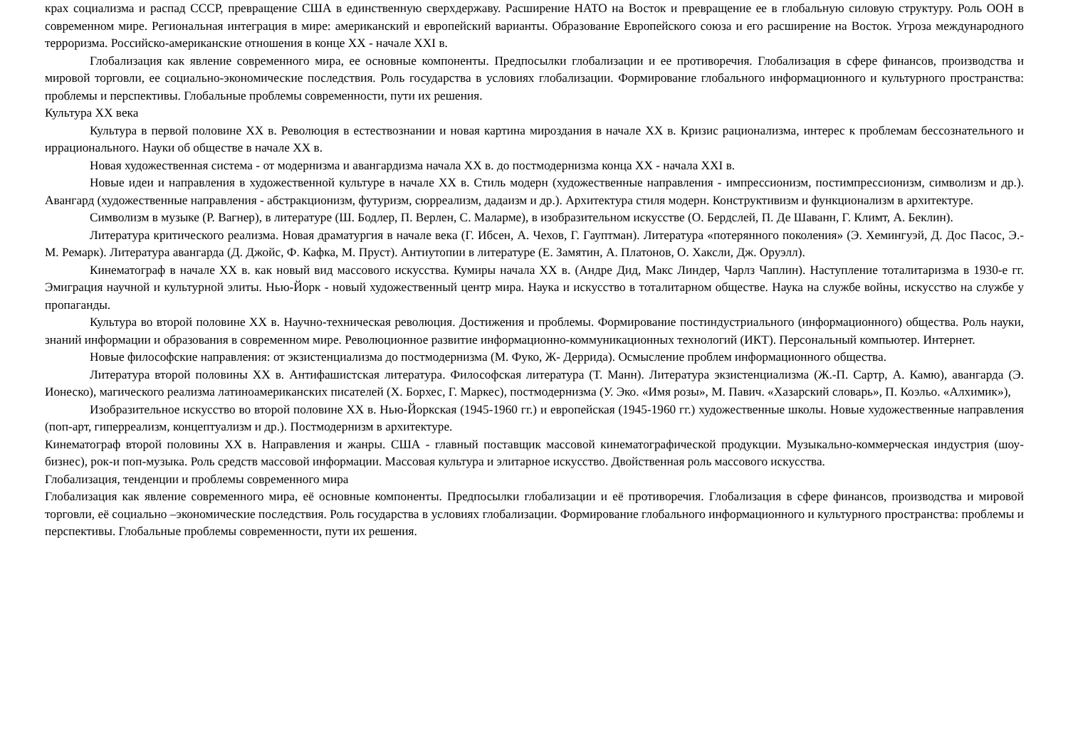крах социализма и распад СССР, превращение США в единственную сверхдержаву. Расширение НАТО на Восток и превращение ее в глобальную силовую структуру. Роль ООН в современном мире. Региональная интеграция в мире: американский и европейский варианты. Образование Европейского союза и его расширение на Восток. Угроза международного терроризма. Российско-американские отношения в конце XX - начале XXI в.
Глобализация как явление современного мира, ее основные компоненты. Предпосылки глобализации и ее противоречия. Глобализация в сфере финансов, производства и мировой торговли, ее социально-экономические последствия. Роль государства в условиях глобализации. Формирование глобального информационного и культурного пространства: проблемы и перспективы. Глобальные проблемы современности, пути их решения.
Культура XX века
Культура в первой половине XX в. Революция в естествознании и новая картина мироздания в начале XX в. Кризис рационализма, интерес к проблемам бессознательного и иррационального. Науки об обществе в начале XX в.
Новая художественная система - от модернизма и авангардизма начала XX в. до постмодернизма конца XX - начала XXI в.
Новые идеи и направления в художественной культуре в начале XX в. Стиль модерн (художественные направления - импрессионизм, постимпрессионизм, символизм и др.). Авангард (художественные направления - абстракционизм, футуризм, сюрреализм, дадаизм и др.). Архитектура стиля модерн. Конструктивизм и функционализм в архитектуре.
Символизм в музыке (Р. Вагнер), в литературе (Ш. Бодлер, П. Верлен, С. Маларме), в изобразительном искусстве (О. Бердслей, П. Де Шаванн, Г. Климт, А. Беклин).
Литература критического реализма. Новая драматургия в начале века (Г. Ибсен, А. Чехов, Г. Гауптман). Литература «потерянного поколения» (Э. Хемингуэй, Д. Дос Пасос, Э.-М. Ремарк). Литература авангарда (Д. Джойс, Ф. Кафка, М. Пруст). Антиутопии в литературе (Е. Замятин, А. Платонов, О. Хаксли, Дж. Оруэлл).
Кинематограф в начале XX в. как новый вид массового искусства. Кумиры начала XX в. (Андре Дид, Макс Линдер, Чарлз Чаплин). Наступление тоталитаризма в 1930-е гг. Эмиграция научной и культурной элиты. Нью-Йорк - новый художественный центр мира. Наука и искусство в тоталитарном обществе. Наука на службе войны, искусство на службе у пропаганды.
Культура во второй половине XX в. Научно-техническая революция. Достижения и проблемы. Формирование постиндустриального (информационного) общества. Роль науки, знаний информации и образования в современном мире. Революционное развитие информационно-коммуникационных технологий (ИКТ). Персональный компьютер. Интернет.
Новые философские направления: от экзистенциализма до постмодернизма (М. Фуко, Ж- Деррида). Осмысление проблем информационного общества.
Литература второй половины XX в. Антифашистская литература. Философская литература (Т. Манн). Литература экзистенциализма (Ж.-П. Сартр, А. Камю), авангарда (Э. Ионеско), магического реализма латиноамериканских писателей (Х. Борхес, Г. Маркес), постмодернизма (У. Эко. «Имя розы», М. Павич. «Хазарский словарь», П. Коэльо. «Алхимик»),
Изобразительное искусство во второй половине XX в. Нью-Йоркская (1945-1960 гг.) и европейская (1945-1960 гг.) художественные школы. Новые художественные направления (поп-арт, гиперреализм, концептуализм и др.). Постмодернизм в архитектуре.
Кинематограф второй половины XX в. Направления и жанры. США - главный поставщик массовой кинематографической продукции. Музыкально-коммерческая индустрия (шоу-бизнес), рок-и поп-музыка. Роль средств массовой информации. Массовая культура и элитарное искусство. Двойственная роль массового искусства.
Глобализация, тенденции и проблемы современного мира
Глобализация как явление современного мира, её основные компоненты. Предпосылки глобализации и её противоречия. Глобализация в сфере финансов, производства и мировой торговли, её социально –экономические последствия. Роль государства в условиях глобализации. Формирование глобального информационного и культурного пространства: проблемы и перспективы. Глобальные проблемы современности, пути их решения.